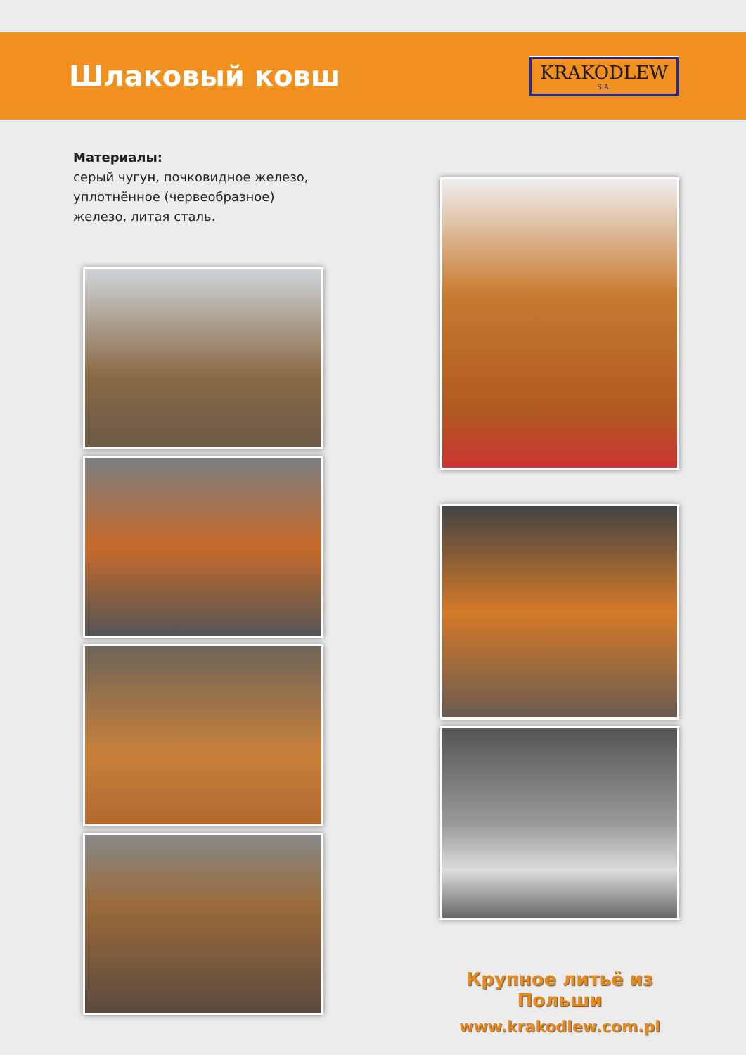Шлаковый ковш
KRAKODLEW
S.A.
Материалы:
серый чугун, почковидное железо, уплотнённое (червеобразное) железо, литая сталь.
Крупное литьё из Польши
www.krakodlew.com.pl